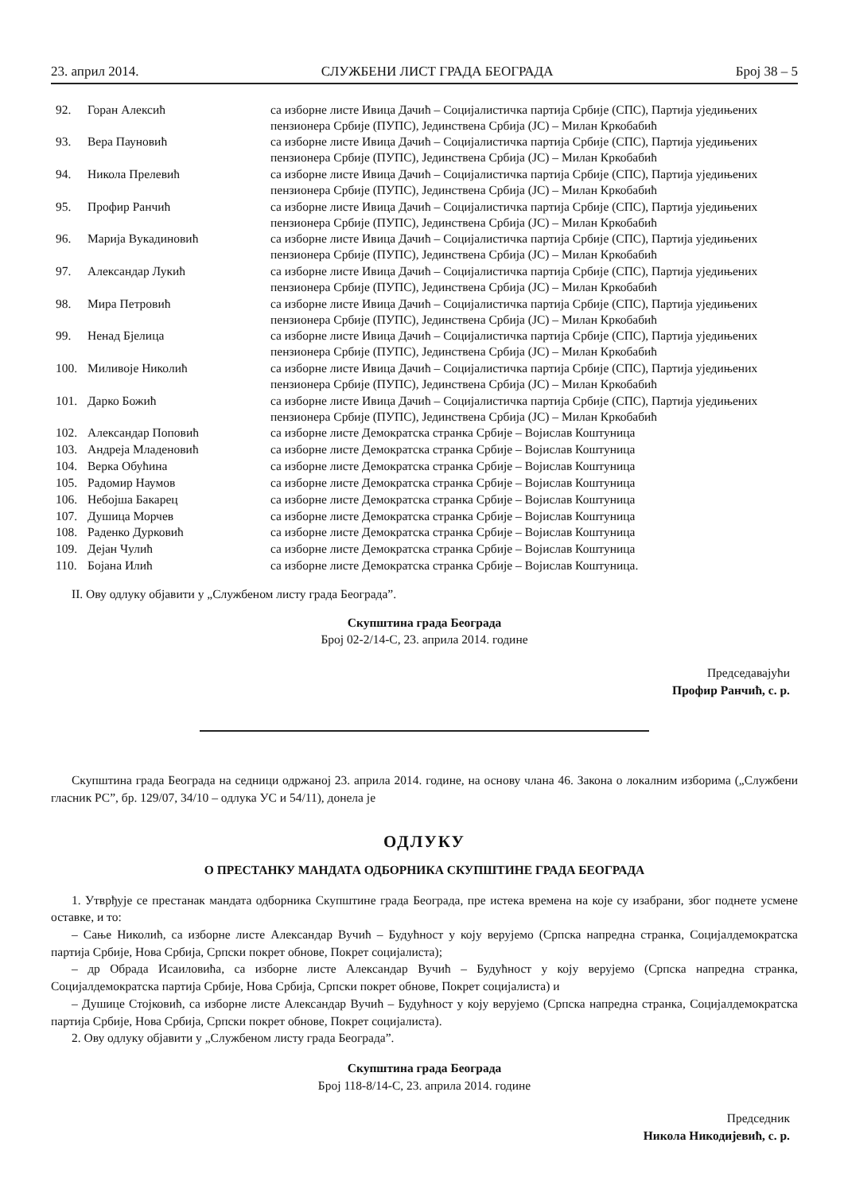23. април 2014. СЛУЖБЕНИ ЛИСТ ГРАДА БЕОГРАДА Број 38 – 5
| 92. | Горан Алексић | са изборне листе Ивица Дачић – Социјалистичка партија Србије (СПС), Партија уједињених пензионера Србије (ПУПС), Јединствена Србија (ЈС) – Милан Кркобабић |
| 93. | Вера Пауновић | са изборне листе Ивица Дачић – Социјалистичка партија Србије (СПС), Партија уједињених пензионера Србије (ПУПС), Јединствена Србија (ЈС) – Милан Кркобабић |
| 94. | Никола Прелевић | са изборне листе Ивица Дачић – Социјалистичка партија Србије (СПС), Партија уједињених пензионера Србије (ПУПС), Јединствена Србија (ЈС) – Милан Кркобабић |
| 95. | Профир Ранчић | са изборне листе Ивица Дачић – Социјалистичка партија Србије (СПС), Партија уједињених пензионера Србије (ПУПС), Јединствена Србија (ЈС) – Милан Кркобабић |
| 96. | Марија Вукадиновић | са изборне листе Ивица Дачић – Социјалистичка партија Србије (СПС), Партија уједињених пензионера Србије (ПУПС), Јединствена Србија (ЈС) – Милан Кркобабић |
| 97. | Александар Лукић | са изборне листе Ивица Дачић – Социјалистичка партија Србије (СПС), Партија уједињених пензионера Србије (ПУПС), Јединствена Србија (ЈС) – Милан Кркобабић |
| 98. | Мира Петровић | са изборне листе Ивица Дачић – Социјалистичка партија Србије (СПС), Партија уједињених пензионера Србије (ПУПС), Јединствена Србија (ЈС) – Милан Кркобабић |
| 99. | Ненад Бјелица | са изборне листе Ивица Дачић – Социјалистичка партија Србије (СПС), Партија уједињених пензионера Србије (ПУПС), Јединствена Србија (ЈС) – Милан Кркобабић |
| 100. | Миливоје Николић | са изборне листе Ивица Дачић – Социјалистичка партија Србије (СПС), Партија уједињених пензионера Србије (ПУПС), Јединствена Србија (ЈС) – Милан Кркобабић |
| 101. | Дарко Божић | са изборне листе Ивица Дачић – Социјалистичка партија Србије (СПС), Партија уједињених пензионера Србије (ПУПС), Јединствена Србија (ЈС) – Милан Кркобабић |
| 102. | Александар Поповић | са изборне листе Демократска странка Србије – Војислав Коштуница |
| 103. | Андреја Младеновић | са изборне листе Демократска странка Србије – Војислав Коштуница |
| 104. | Верка Обућина | са изборне листе Демократска странка Србије – Војислав Коштуница |
| 105. | Радомир Наумов | са изборне листе Демократска странка Србије – Војислав Коштуница |
| 106. | Небојша Бакарец | са изборне листе Демократска странка Србије – Војислав Коштуница |
| 107. | Душица Морчев | са изборне листе Демократска странка Србије – Војислав Коштуница |
| 108. | Раденко Дурковић | са изборне листе Демократска странка Србије – Војислав Коштуница |
| 109. | Дејан Чулић | са изборне листе Демократска странка Србије – Војислав Коштуница |
| 110. | Бојана Илић | са изборне листе Демократска странка Србије – Војислав Коштуница. |
II. Ову одлуку објавити у „Службеном листу града Београда”.
Скупштина града Београда
Број 02-2/14-С, 23. априла 2014. године
Председавајући
Профир Ранчић, с. р.
Скупштина града Београда на седници одржаној 23. априла 2014. године, на основу члана 46. Закона о локалним изборима („Службени гласник РС”, бр. 129/07, 34/10 – одлука УС и 54/11), донела је
ОДЛУКУ
О ПРЕСТАНКУ МАНДАТА ОДБОРНИКА СКУПШТИНЕ ГРАДА БЕОГРАДА
1. Утврђује се престанак мандата одборника Скупштине града Београда, пре истека времена на које су изабрани, због поднете усмене оставке, и то:
– Сање Николић, са изборне листе Александар Вучић – Будућност у коју верујемо (Српска напредна странка, Социјалдемократска партија Србије, Нова Србија, Српски покрет обнове, Покрет социјалиста);
– др Обрада Исаиловића, са изборне листе Александар Вучић – Будућност у коју верујемо (Српска напредна странка, Социјалдемократска партија Србије, Нова Србија, Српски покрет обнове, Покрет социјалиста) и
– Душице Стојковић, са изборне листе Александар Вучић – Будућност у коју верујемо (Српска напредна странка, Социјалдемократска партија Србије, Нова Србија, Српски покрет обнове, Покрет социјалиста).
2. Ову одлуку објавити у „Службеном листу града Београда”.
Скупштина града Београда
Број 118-8/14-С, 23. априла 2014. године
Председник
Никола Никодијевић, с. р.